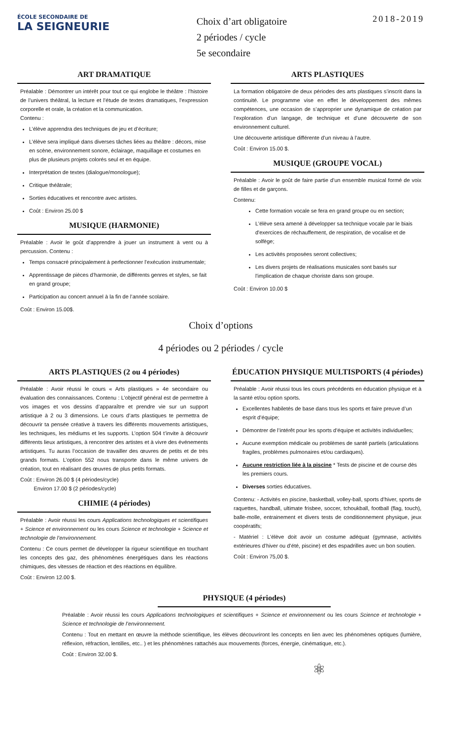ÉCOLE SECONDAIRE DE
LA SEIGNEURIE
Choix d’art obligatoire
2 périodes / cycle
5e secondaire
2018-2019
ART DRAMATIQUE
Préalable : Démontrer un intérêt pour tout ce qui englobe le théâtre : l’histoire de l’univers théâtral, la lecture et l’étude de textes dramatiques, l’expression corporelle et orale, la création et la communication.
Contenu :
L’élève apprendra des techniques de jeu et d’écriture;
L’élève sera impliqué dans diverses tâches liées au théâtre : décors, mise en scène, environnement sonore, éclairage, maquillage et costumes en plus de plusieurs projets colorés seul et en équipe.
Interprétation de textes (dialogue/monologue);
Critique théâtrale;
Sorties éducatives et rencontre avec artistes.
Coût : Environ 25.00 $
MUSIQUE (HARMONIE)
Préalable : Avoir le goût d’apprendre à jouer un instrument à vent ou à percussion. Contenu :
Temps consacré principalement à perfectionner l’exécution instrumentale;
Apprentissage de pièces d’harmonie, de différents genres et styles, se fait en grand groupe;
Participation au concert annuel à la fin de l’année scolaire.
Coût : Environ 15.00$.
ARTS PLASTIQUES
La formation obligatoire de deux périodes des arts plastiques s’inscrit dans la continuité. Le programme vise en effet le développement des mêmes compétences, une occasion de s’approprier une dynamique de création par l’exploration d’un langage, de technique et d’une découverte de son environnement culturel.
Une découverte artistique différente d’un niveau à l’autre.
Coût : Environ 15.00 $.
MUSIQUE (GROUPE VOCAL)
Préalable : Avoir le goût de faire partie d’un ensemble musical formé de voix de filles et de garçons.
Contenu:
Cette formation vocale se fera en grand groupe ou en section;
L'élève sera amené à développer sa technique vocale par le biais d'exercices de réchauffement, de respiration, de vocalise et de solfège;
Les activités proposées seront collectives;
Les divers projets de réalisations musicales sont basés sur l'implication de chaque choriste dans son groupe.
Coût : Environ 10.00 $
Choix d’options
4 périodes ou 2 périodes / cycle
ARTS PLASTIQUES (2 ou 4 périodes)
Préalable : Avoir réussi le cours « Arts plastiques » 4e secondaire ou évaluation des connaissances. Contenu : L’objectif général est de permettre à vos images et vos dessins d’apparaître et prendre vie sur un support artistique à 2 ou 3 dimensions. Le cours d’arts plastiques te permettra de découvrir ta pensée créative à travers les différents mouvements artistiques, les techniques, les médiums et les supports. L’option 504 t’invite à découvrir différents lieux artistiques, à rencontrer des artistes et à vivre des événements artistiques. Tu auras l’occasion de travailler des œuvres de petits et de très grands formats. L’option 552 nous transporte dans le même univers de création, tout en réalisant des œuvres de plus petits formats.
Coût : Environ 26.00 $ (4 périodes/cycle)
Environ 17.00 $ (2 périodes/cycle)
CHIMIE (4 périodes)
Préalable : Avoir réussi les cours Applications technologiques et scientifiques + Science et environnement ou les cours Science et technologie + Science et technologie de l’environnement.
Contenu : Ce cours permet de développer la rigueur scientifique en touchant les concepts des gaz, des phénomènes énergétiques dans les réactions chimiques, des vitesses de réaction et des réactions en équilibre.
Coût : Environ 12.00 $.
ÉDUCATION PHYSIQUE MULTISPORTS (4 périodes)
Préalable : Avoir réussi tous les cours précédents en éducation physique et à la santé et/ou option sports.
Excellentes habiletés de base dans tous les sports et faire preuve d’un esprit d’équipe;
Démontrer de l’intérêt pour les sports d’équipe et activités individuelles;
Aucune exemption médicale ou problèmes de santé partiels (articulations fragiles, problèmes pulmonaires et/ou cardiaques).
Aucune restriction liée à la piscine * Tests de piscine et de course dès les premiers cours.
Diverses sorties éducatives.
Contenu: - Activités en piscine, basketball, volley-ball, sports d’hiver, sports de raquettes, handball, ultimate frisbee, soccer, tchoukball, football (flag, touch), balle-molle, entrainement et divers tests de conditionnement physique, jeux coopératifs;
- Matériel : L’élève doit avoir un costume adéquat (gymnase, activités extérieures d’hiver ou d’été, piscine) et des espadrilles avec un bon soutien.
Coût : Environ 75,00 $.
PHYSIQUE (4 périodes)
Préalable : Avoir réussi les cours Applications technologiques et scientifiques + Science et environnement ou les cours Science et technologie + Science et technologie de l’environnement.
Contenu : Tout en mettant en œuvre la méthode scientifique, les élèves découvriront les concepts en lien avec les phénomènes optiques (lumière, réflexion, réfraction, lentilles, etc.. ) et les phénomènes rattachés aux mouvements (forces, énergie, cinématique, etc.).
Coût : Environ 32.00 $.
⚛